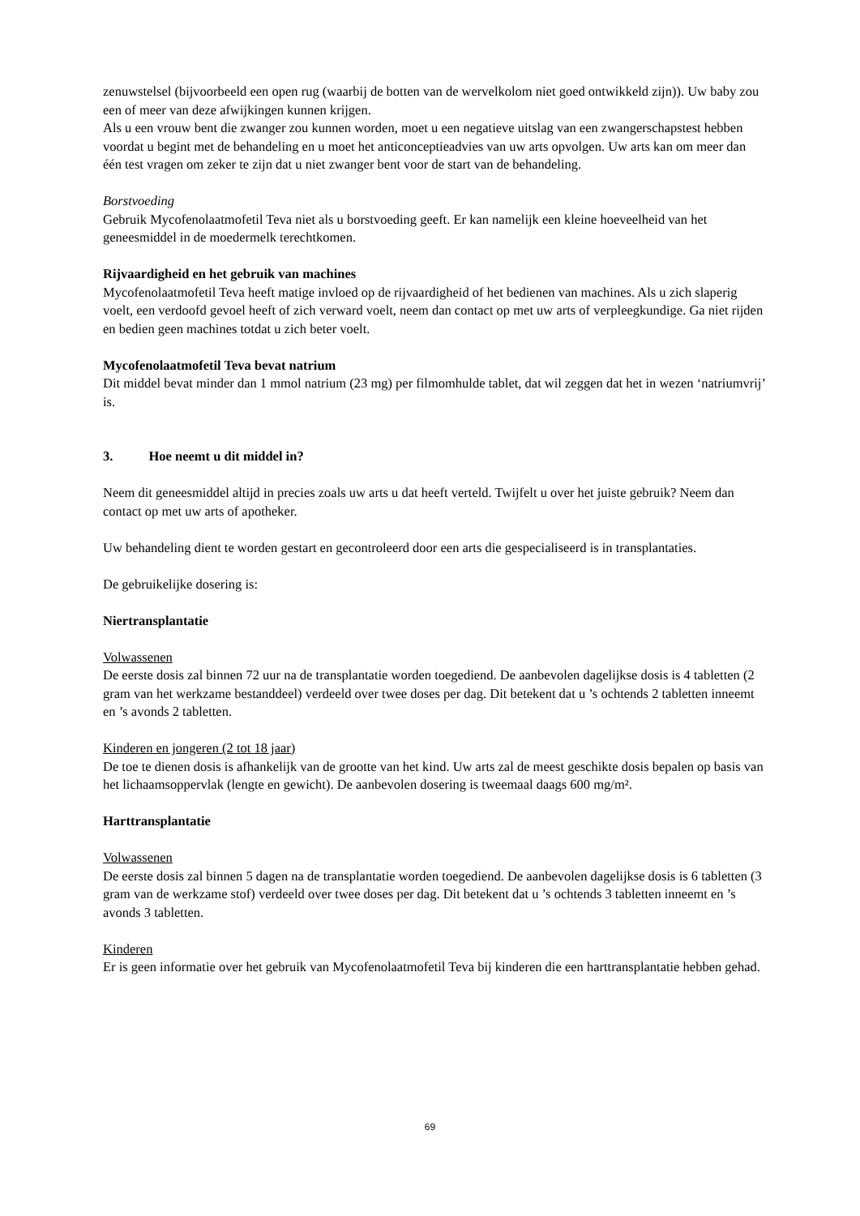zenuwstelsel (bijvoorbeeld een open rug (waarbij de botten van de wervelkolom niet goed ontwikkeld zijn)). Uw baby zou een of meer van deze afwijkingen kunnen krijgen.
Als u een vrouw bent die zwanger zou kunnen worden, moet u een negatieve uitslag van een zwangerschapstest hebben voordat u begint met de behandeling en u moet het anticonceptieadvies van uw arts opvolgen. Uw arts kan om meer dan één test vragen om zeker te zijn dat u niet zwanger bent voor de start van de behandeling.
Borstvoeding
Gebruik Mycofenolaatmofetil Teva niet als u borstvoeding geeft. Er kan namelijk een kleine hoeveelheid van het geneesmiddel in de moedermelk terechtkomen.
Rijvaardigheid en het gebruik van machines
Mycofenolaatmofetil Teva heeft matige invloed op de rijvaardigheid of het bedienen van machines. Als u zich slaperig voelt, een verdoofd gevoel heeft of zich verward voelt, neem dan contact op met uw arts of verpleegkundige. Ga niet rijden en bedien geen machines totdat u zich beter voelt.
Mycofenolaatmofetil Teva bevat natrium
Dit middel bevat minder dan 1 mmol natrium (23 mg) per filmomhulde tablet, dat wil zeggen dat het in wezen ‘natriumvrij’ is.
3. Hoe neemt u dit middel in?
Neem dit geneesmiddel altijd in precies zoals uw arts u dat heeft verteld. Twijfelt u over het juiste gebruik? Neem dan contact op met uw arts of apotheker.
Uw behandeling dient te worden gestart en gecontroleerd door een arts die gespecialiseerd is in transplantaties.
De gebruikelijke dosering is:
Niertransplantatie
Volwassenen
De eerste dosis zal binnen 72 uur na de transplantatie worden toegediend. De aanbevolen dagelijkse dosis is 4 tabletten (2 gram van het werkzame bestanddeel) verdeeld over twee doses per dag. Dit betekent dat u ’s ochtends 2 tabletten inneemt en ’s avonds 2 tabletten.
Kinderen en jongeren (2 tot 18 jaar)
De toe te dienen dosis is afhankelijk van de grootte van het kind. Uw arts zal de meest geschikte dosis bepalen op basis van het lichaamsoppervlak (lengte en gewicht). De aanbevolen dosering is tweemaal daags 600 mg/m².
Harttransplantatie
Volwassenen
De eerste dosis zal binnen 5 dagen na de transplantatie worden toegediend. De aanbevolen dagelijkse dosis is 6 tabletten (3 gram van de werkzame stof) verdeeld over twee doses per dag. Dit betekent dat u ’s ochtends 3 tabletten inneemt en ’s avonds 3 tabletten.
Kinderen
Er is geen informatie over het gebruik van Mycofenolaatmofetil Teva bij kinderen die een harttransplantatie hebben gehad.
69